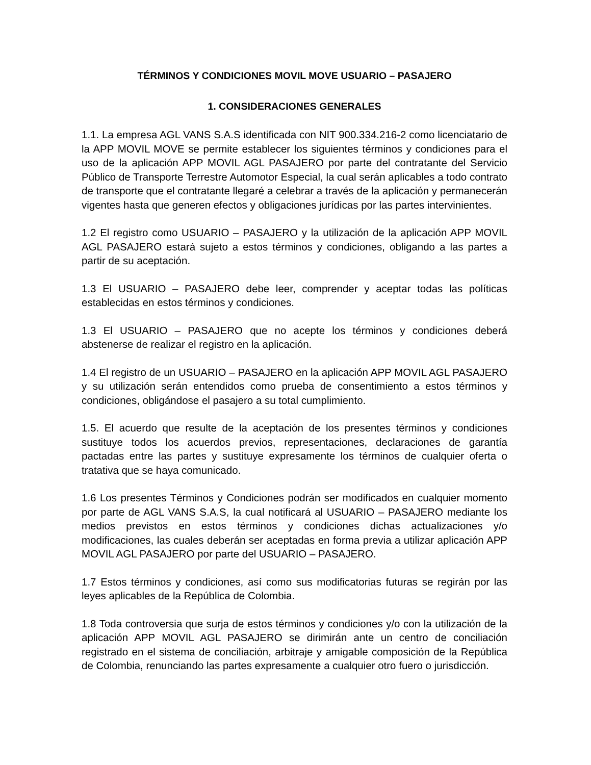TÉRMINOS Y CONDICIONES MOVIL MOVE USUARIO – PASAJERO
1. CONSIDERACIONES GENERALES
1.1. La empresa AGL VANS S.A.S identificada con NIT 900.334.216-2 como licenciatario de la APP MOVIL MOVE se permite establecer los siguientes términos y condiciones para el uso de la aplicación APP MOVIL AGL PASAJERO por parte del contratante del Servicio Público de Transporte Terrestre Automotor Especial, la cual serán aplicables a todo contrato de transporte que el contratante llegaré a celebrar a través de la aplicación y permanecerán vigentes hasta que generen efectos y obligaciones jurídicas por las partes intervinientes.
1.2 El registro como USUARIO – PASAJERO y la utilización de la aplicación APP MOVIL AGL PASAJERO estará sujeto a estos términos y condiciones, obligando a las partes a partir de su aceptación.
1.3 El USUARIO – PASAJERO debe leer, comprender y aceptar todas las políticas establecidas en estos términos y condiciones.
1.3 El USUARIO – PASAJERO que no acepte los términos y condiciones deberá abstenerse de realizar el registro en la aplicación.
1.4 El registro de un USUARIO – PASAJERO en la aplicación APP MOVIL AGL PASAJERO y su utilización serán entendidos como prueba de consentimiento a estos términos y condiciones, obligándose el pasajero a su total cumplimiento.
1.5. El acuerdo que resulte de la aceptación de los presentes términos y condiciones sustituye todos los acuerdos previos, representaciones, declaraciones de garantía pactadas entre las partes y sustituye expresamente los términos de cualquier oferta o tratativa que se haya comunicado.
1.6 Los presentes Términos y Condiciones podrán ser modificados en cualquier momento por parte de AGL VANS S.A.S, la cual notificará al USUARIO – PASAJERO mediante los medios previstos en estos términos y condiciones dichas actualizaciones y/o modificaciones, las cuales deberán ser aceptadas en forma previa a utilizar aplicación APP MOVIL AGL PASAJERO por parte del USUARIO – PASAJERO.
1.7 Estos términos y condiciones, así como sus modificatorias futuras se regirán por las leyes aplicables de la República de Colombia.
1.8 Toda controversia que surja de estos términos y condiciones y/o con la utilización de la aplicación APP MOVIL AGL PASAJERO se dirimirán ante un centro de conciliación registrado en el sistema de conciliación, arbitraje y amigable composición de la República de Colombia, renunciando las partes expresamente a cualquier otro fuero o jurisdicción.